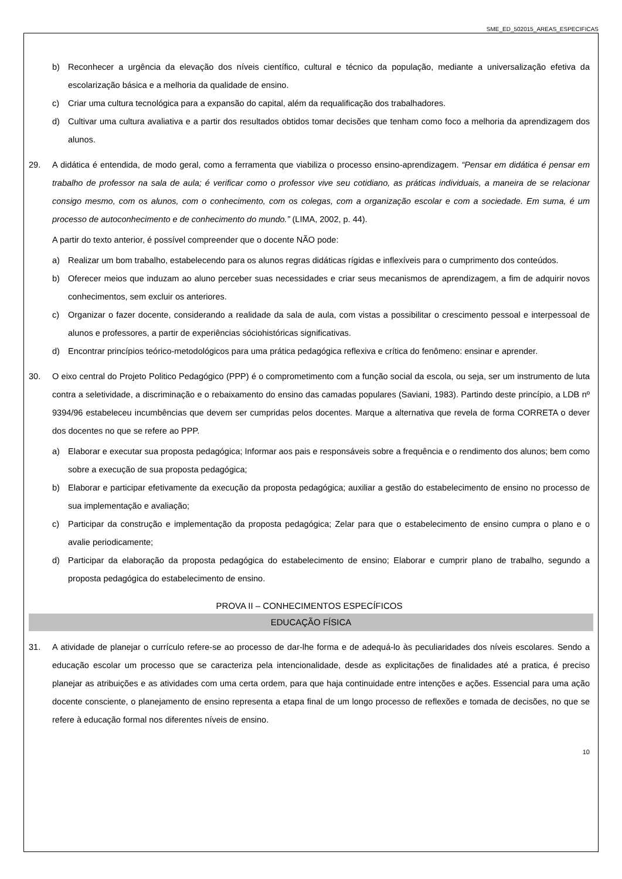SME_ED_502015_AREAS_ESPECIFICAS
b) Reconhecer a urgência da elevação dos níveis científico, cultural e técnico da população, mediante a universalização efetiva da escolarização básica e a melhoria da qualidade de ensino.
c) Criar uma cultura tecnológica para a expansão do capital, além da requalificação dos trabalhadores.
d) Cultivar uma cultura avaliativa e a partir dos resultados obtidos tomar decisões que tenham como foco a melhoria da aprendizagem dos alunos.
29. A didática é entendida, de modo geral, como a ferramenta que viabiliza o processo ensino-aprendizagem. “Pensar em didática é pensar em trabalho de professor na sala de aula; é verificar como o professor vive seu cotidiano, as práticas individuais, a maneira de se relacionar consigo mesmo, com os alunos, com o conhecimento, com os colegas, com a organização escolar e com a sociedade. Em suma, é um processo de autoconhecimento e de conhecimento do mundo.” (LIMA, 2002, p. 44).
A partir do texto anterior, é possível compreender que o docente NÃO pode:
a) Realizar um bom trabalho, estabelecendo para os alunos regras didáticas rígidas e inflexíveis para o cumprimento dos conteúdos.
b) Oferecer meios que induzam ao aluno perceber suas necessidades e criar seus mecanismos de aprendizagem, a fim de adquirir novos conhecimentos, sem excluir os anteriores.
c) Organizar o fazer docente, considerando a realidade da sala de aula, com vistas a possibilitar o crescimento pessoal e interpessoal de alunos e professores, a partir de experiências sóciohistóricas significativas.
d) Encontrar princípios teórico-metodológicos para uma prática pedagógica reflexiva e crítica do fenômeno: ensinar e aprender.
30. O eixo central do Projeto Politico Pedagógico (PPP) é o comprometimento com a função social da escola, ou seja, ser um instrumento de luta contra a seletividade, a discriminação e o rebaixamento do ensino das camadas populares (Saviani, 1983). Partindo deste princípio, a LDB nº 9394/96 estabeleceu incumbências que devem ser cumpridas pelos docentes. Marque a alternativa que revela de forma CORRETA o dever dos docentes no que se refere ao PPP.
a) Elaborar e executar sua proposta pedagógica; Informar aos pais e responsáveis sobre a frequência e o rendimento dos alunos; bem como sobre a execução de sua proposta pedagógica;
b) Elaborar e participar efetivamente da execução da proposta pedagógica; auxiliar a gestão do estabelecimento de ensino no processo de sua implementação e avaliação;
c) Participar da construção e implementação da proposta pedagógica; Zelar para que o estabelecimento de ensino cumpra o plano e o avalie periodicamente;
d) Participar da elaboração da proposta pedagógica do estabelecimento de ensino; Elaborar e cumprir plano de trabalho, segundo a proposta pedagógica do estabelecimento de ensino.
PROVA II – CONHECIMENTOS ESPECÍFICOS
EDUCAÇÃO FÍSICA
31. A atividade de planejar o currículo refere-se ao processo de dar-lhe forma e de adequá-lo às peculiaridades dos níveis escolares. Sendo a educação escolar um processo que se caracteriza pela intencionalidade, desde as explicitações de finalidades até a pratica, é preciso planejar as atribuições e as atividades com uma certa ordem, para que haja continuidade entre intenções e ações. Essencial para uma ação docente consciente, o planejamento de ensino representa a etapa final de um longo processo de reflexões e tomada de decisões, no que se refere à educação formal nos diferentes níveis de ensino.
10